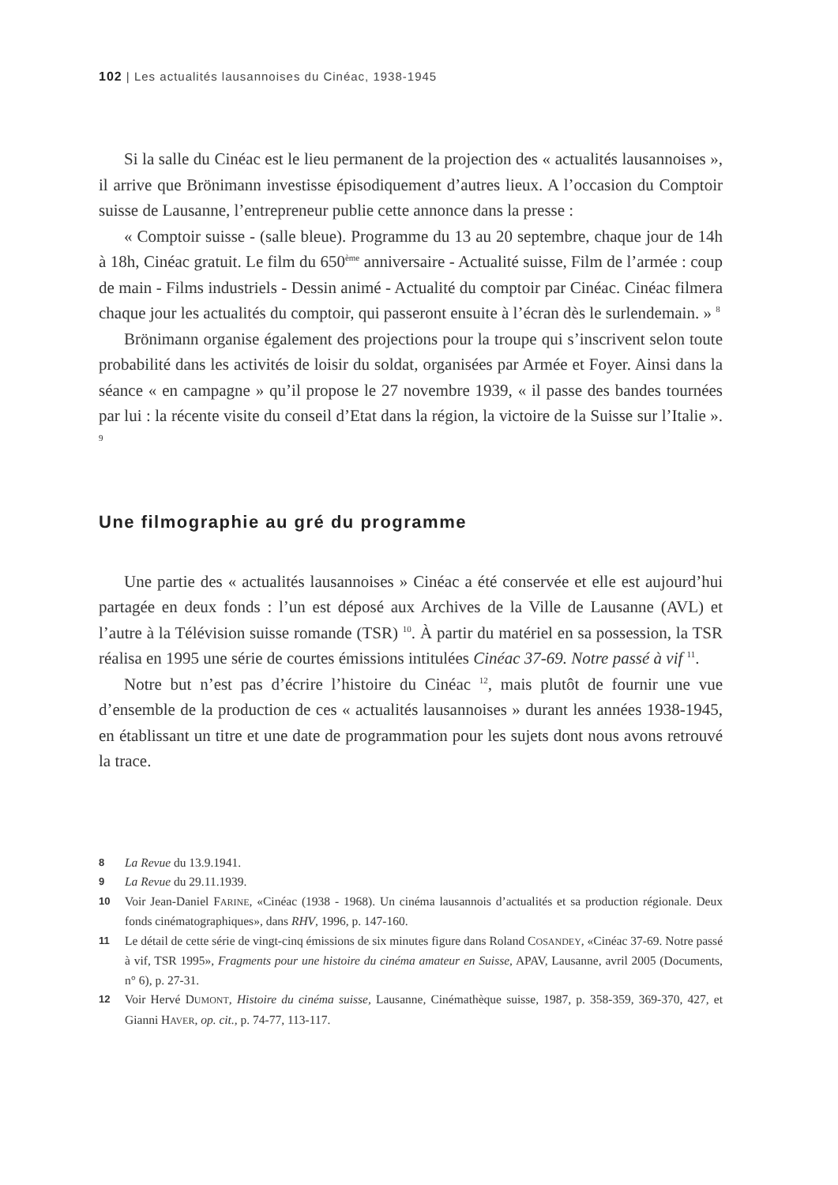102 | Les actualités lausannoises du Cinéac, 1938-1945
Si la salle du Cinéac est le lieu permanent de la projection des « actualités lausannoises », il arrive que Brönimann investisse épisodiquement d’autres lieux. A l’occasion du Comptoir suisse de Lausanne, l’entrepreneur publie cette annonce dans la presse :
« Comptoir suisse - (salle bleue). Programme du 13 au 20 septembre, chaque jour de 14h à 18h, Cinéac gratuit. Le film du 650<sup>ème</sup> anniversaire - Actualité suisse, Film de l’armée : coup de main - Films industriels - Dessin animé - Actualité du comptoir par Cinéac. Cinéac filmera chaque jour les actualités du comptoir, qui passeront ensuite à l’écran dès le surlendemain. » <sup>8</sup>
Brönimann organise également des projections pour la troupe qui s’inscrivent selon toute probabilité dans les activités de loisir du soldat, organisées par Armée et Foyer. Ainsi dans la séance « en campagne » qu’il propose le 27 novembre 1939, « il passe des bandes tournées par lui : la récente visite du conseil d’Etat dans la région, la victoire de la Suisse sur l’Italie ». <sup>9</sup>
Une filmographie au gré du programme
Une partie des « actualités lausannoises » Cinéac a été conservée et elle est aujourd’hui partagée en deux fonds : l’un est déposé aux Archives de la Ville de Lausanne (AVL) et l’autre à la Télévision suisse romande (TSR) <sup>10</sup>. À partir du matériel en sa possession, la TSR réalisa en 1995 une série de courtes émissions intitulées Cinéac 37-69. Notre passé à vif <sup>11</sup>.
Notre but n’est pas d’écrire l’histoire du Cinéac <sup>12</sup>, mais plutôt de fournir une vue d’ensemble de la production de ces « actualités lausannoises » durant les années 1938-1945, en établissant un titre et une date de programmation pour les sujets dont nous avons retrouvé la trace.
8 La Revue du 13.9.1941.
9 La Revue du 29.11.1939.
10 Voir Jean-Daniel FARINE, «Cinéac (1938 - 1968). Un cinéma lausannois d’actualités et sa production régionale. Deux fonds cinématographiques», dans RHV, 1996, p. 147-160.
11 Le détail de cette série de vingt-cinq émissions de six minutes figure dans Roland COSANDEY, «Cinéac 37-69. Notre passé à vif, TSR 1995», Fragments pour une histoire du cinéma amateur en Suisse, APAV, Lausanne, avril 2005 (Documents, n° 6), p. 27-31.
12 Voir Hervé DUMONT, Histoire du cinéma suisse, Lausanne, Cinémathèque suisse, 1987, p. 358-359, 369-370, 427, et Gianni HAVER, op. cit., p. 74-77, 113-117.